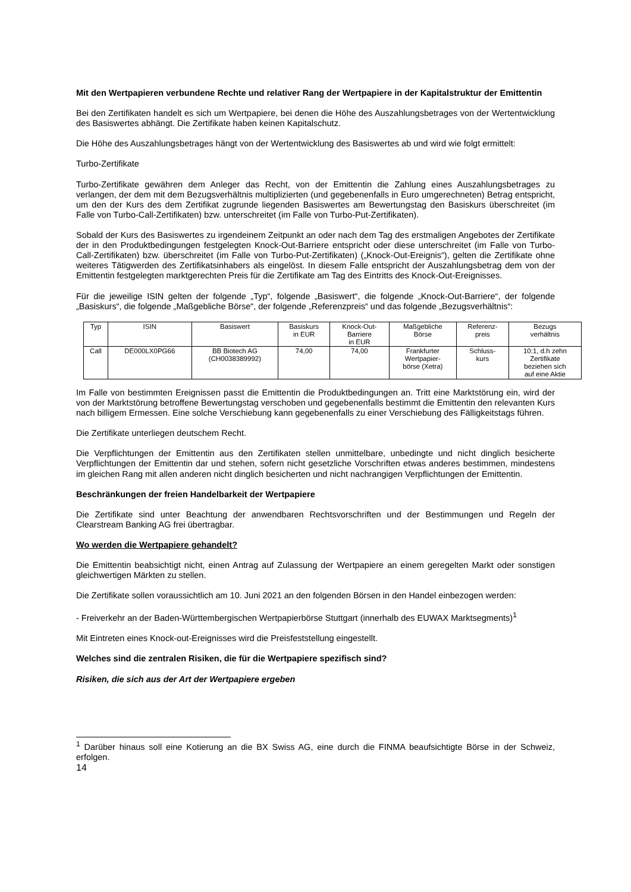Mit den Wertpapieren verbundene Rechte und relativer Rang der Wertpapiere in der Kapitalstruktur der Emittentin
Bei den Zertifikaten handelt es sich um Wertpapiere, bei denen die Höhe des Auszahlungsbetrages von der Wertentwicklung des Basiswertes abhängt. Die Zertifikate haben keinen Kapitalschutz.
Die Höhe des Auszahlungsbetrages hängt von der Wertentwicklung des Basiswertes ab und wird wie folgt ermittelt:
Turbo-Zertifikate
Turbo-Zertifikate gewähren dem Anleger das Recht, von der Emittentin die Zahlung eines Auszahlungsbetrages zu verlangen, der dem mit dem Bezugsverhältnis multiplizierten (und gegebenenfalls in Euro umgerechneten) Betrag entspricht, um den der Kurs des dem Zertifikat zugrunde liegenden Basiswertes am Bewertungstag den Basiskurs überschreitet (im Falle von Turbo-Call-Zertifikaten) bzw. unterschreitet (im Falle von Turbo-Put-Zertifikaten).
Sobald der Kurs des Basiswertes zu irgendeinem Zeitpunkt an oder nach dem Tag des erstmaligen Angebotes der Zertifikate der in den Produktbedingungen festgelegten Knock-Out-Barriere entspricht oder diese unterschreitet (im Falle von Turbo-Call-Zertifikaten) bzw. überschreitet (im Falle von Turbo-Put-Zertifikaten) („Knock-Out-Ereignis“), gelten die Zertifikate ohne weiteres Tätigwerden des Zertifikatsinhabers als eingelöst. In diesem Falle entspricht der Auszahlungsbetrag dem von der Emittentin festgelegten marktgerechten Preis für die Zertifikate am Tag des Eintritts des Knock-Out-Ereignisses.
Für die jeweilige ISIN gelten der folgende „Typ“, folgende „Basiswert“, die folgende „Knock-Out-Barriere“, der folgende „Basiskurs“, die folgende „Maßgebliche Börse“, der folgende „Referenzpreis“ und das folgende „Bezugsverhältnis“:
| Typ | ISIN | Basiswert | Basiskurs in EUR | Knock-Out- Barriere in EUR | Maßgebliche Börse | Referenz- preis | Bezugs verhältnis |
| --- | --- | --- | --- | --- | --- | --- | --- |
| Call | DE000LX0PG66 | BB Biotech AG (CH0038389992) | 74,00 | 74,00 | Frankfurter Wertpapier- börse (Xetra) | Schluss- kurs | 10:1, d.h zehn Zertifikate beziehen sich auf eine Aktie |
Im Falle von bestimmten Ereignissen passt die Emittentin die Produktbedingungen an. Tritt eine Marktstörung ein, wird der von der Marktstörung betroffene Bewertungstag verschoben und gegebenenfalls bestimmt die Emittentin den relevanten Kurs nach billigem Ermessen. Eine solche Verschiebung kann gegebenenfalls zu einer Verschiebung des Fälligkeitstags führen.
Die Zertifikate unterliegen deutschem Recht.
Die Verpflichtungen der Emittentin aus den Zertifikaten stellen unmittelbare, unbedingte und nicht dinglich besicherte Verpflichtungen der Emittentin dar und stehen, sofern nicht gesetzliche Vorschriften etwas anderes bestimmen, mindestens im gleichen Rang mit allen anderen nicht dinglich besicherten und nicht nachrangigen Verpflichtungen der Emittentin.
Beschränkungen der freien Handelbarkeit der Wertpapiere
Die Zertifikate sind unter Beachtung der anwendbaren Rechtsvorschriften und der Bestimmungen und Regeln der Clearstream Banking AG frei übertragbar.
Wo werden die Wertpapiere gehandelt?
Die Emittentin beabsichtigt nicht, einen Antrag auf Zulassung der Wertpapiere an einem geregelten Markt oder sonstigen gleichwertigen Märkten zu stellen.
Die Zertifikate sollen voraussichtlich am 10. Juni 2021 an den folgenden Börsen in den Handel einbezogen werden:
- Freiverkehr an der Baden-Württembergischen Wertpapierbörse Stuttgart (innerhalb des EUWAX Marktsegments)<sup>1</sup>
Mit Eintreten eines Knock-out-Ereignisses wird die Preisfeststellung eingestellt.
Welches sind die zentralen Risiken, die für die Wertpapiere spezifisch sind?
Risiken, die sich aus der Art der Wertpapiere ergeben
<sup>1</sup> Darüber hinaus soll eine Kotierung an die BX Swiss AG, eine durch die FINMA beaufsichtigte Börse in der Schweiz, erfolgen.
14